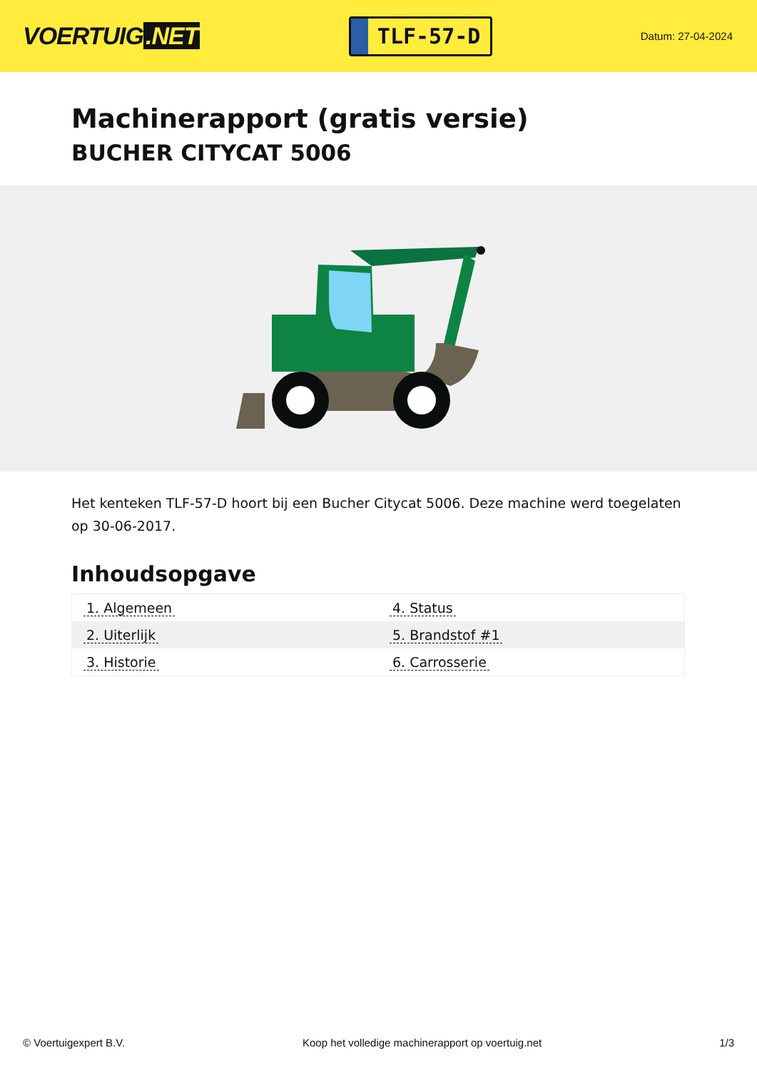VOERTUIG.NET
TLF-57-D
Datum: 27-04-2024
Machinerapport (gratis versie)
BUCHER CITYCAT 5006
Het kenteken TLF-57-D hoort bij een Bucher Citycat 5006. Deze machine werd toegelaten op 30-06-2017.
Inhoudsopgave
| 1. Algemeen | 4. Status |
| 2. Uiterlijk | 5. Brandstof #1 |
| 3. Historie | 6. Carrosserie |
© Voertuigexpert B.V. Koop het volledige machinerapport op voertuig.net 1/3